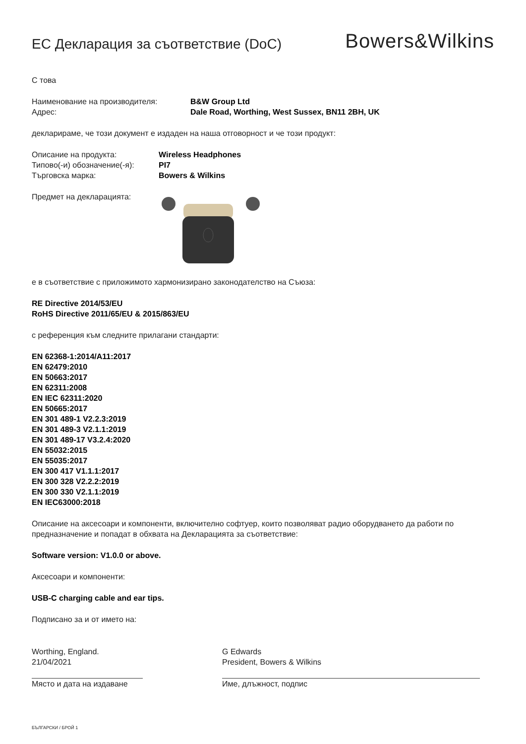ЕС Декларация за съответствие (DoC)
Bowers&Wilkins
С това
Наименование на производителя: B&W Group Ltd
Адрес: Dale Road, Worthing, West Sussex, BN11 2BH, UK
декларираме, че този документ е издаден на наша отговорност и че този продукт:
Описание на продукта: Wireless Headphones
Типово(-и) обозначение(-я): PI7
Търговска марка: Bowers & Wilkins
Предмет на декларацията:
е в съответствие с приложимото хармонизирано законодателство на Съюза:
RE Directive 2014/53/EU
RoHS Directive 2011/65/EU & 2015/863/EU
с референция към следните прилагани стандарти:
EN 62368-1:2014/A11:2017
EN 62479:2010
EN 50663:2017
EN 62311:2008
EN IEC 62311:2020
EN 50665:2017
EN 301 489-1 V2.2.3:2019
EN 301 489-3 V2.1.1:2019
EN 301 489-17 V3.2.4:2020
EN 55032:2015
EN 55035:2017
EN 300 417 V1.1.1:2017
EN 300 328 V2.2.2:2019
EN 300 330 V2.1.1:2019
EN IEC63000:2018
Описание на аксесоари и компоненти, включително софтуер, които позволяват радио оборудването да работи по предназначение и попадат в обхвата на Декларацията за съответствие:
Software version: V1.0.0 or above.
Аксесоари и компоненти:
USB-C charging cable and ear tips.
Подписано за и от името на:
Worthing, England.
21/04/2021
Място и дата на издаване
G Edwards
President, Bowers & Wilkins
Име, длъжност, подпис
БЪЛГАРСКИ / БРОЙ 1